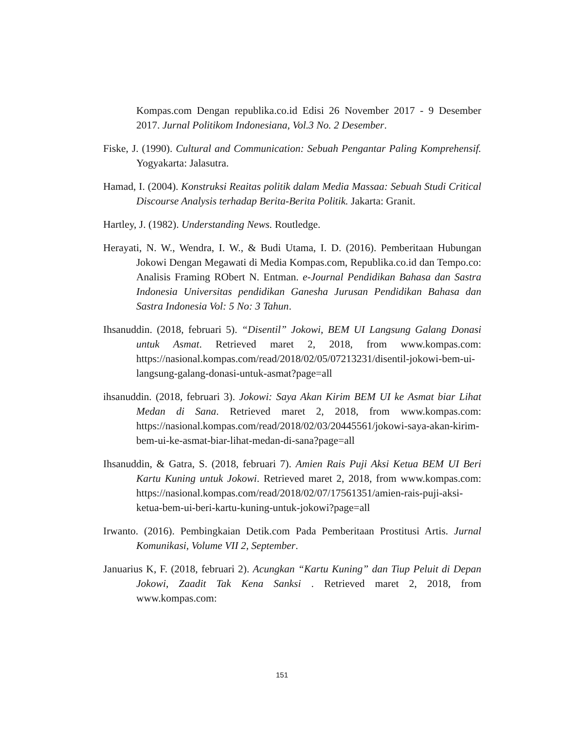Kompas.com Dengan republika.co.id Edisi 26 November 2017 - 9 Desember 2017. Jurnal Politikom Indonesiana, Vol.3 No. 2 Desember.
Fiske, J. (1990). Cultural and Communication: Sebuah Pengantar Paling Komprehensif. Yogyakarta: Jalasutra.
Hamad, I. (2004). Konstruksi Reaitas politik dalam Media Massaa: Sebuah Studi Critical Discourse Analysis terhadap Berita-Berita Politik. Jakarta: Granit.
Hartley, J. (1982). Understanding News. Routledge.
Herayati, N. W., Wendra, I. W., & Budi Utama, I. D. (2016). Pemberitaan Hubungan Jokowi Dengan Megawati di Media Kompas.com, Republika.co.id dan Tempo.co: Analisis Framing RObert N. Entman. e-Journal Pendidikan Bahasa dan Sastra Indonesia Universitas pendidikan Ganesha Jurusan Pendidikan Bahasa dan Sastra Indonesia Vol: 5 No: 3 Tahun.
Ihsanuddin. (2018, februari 5). “Disentil” Jokowi, BEM UI Langsung Galang Donasi untuk Asmat. Retrieved maret 2, 2018, from www.kompas.com: https://nasional.kompas.com/read/2018/02/05/07213231/disentil-jokowi-bem-ui-langsung-galang-donasi-untuk-asmat?page=all
ihsanuddin. (2018, februari 3). Jokowi: Saya Akan Kirim BEM UI ke Asmat biar Lihat Medan di Sana. Retrieved maret 2, 2018, from www.kompas.com: https://nasional.kompas.com/read/2018/02/03/20445561/jokowi-saya-akan-kirim-bem-ui-ke-asmat-biar-lihat-medan-di-sana?page=all
Ihsanuddin, & Gatra, S. (2018, februari 7). Amien Rais Puji Aksi Ketua BEM UI Beri Kartu Kuning untuk Jokowi. Retrieved maret 2, 2018, from www.kompas.com: https://nasional.kompas.com/read/2018/02/07/17561351/amien-rais-puji-aksi-ketua-bem-ui-beri-kartu-kuning-untuk-jokowi?page=all
Irwanto. (2016). Pembingkaian Detik.com Pada Pemberitaan Prostitusi Artis. Jurnal Komunikasi, Volume VII 2, September.
Januarius K, F. (2018, februari 2). Acungkan “Kartu Kuning” dan Tiup Peluit di Depan Jokowi, Zaadit Tak Kena Sanksi . Retrieved maret 2, 2018, from www.kompas.com:
151